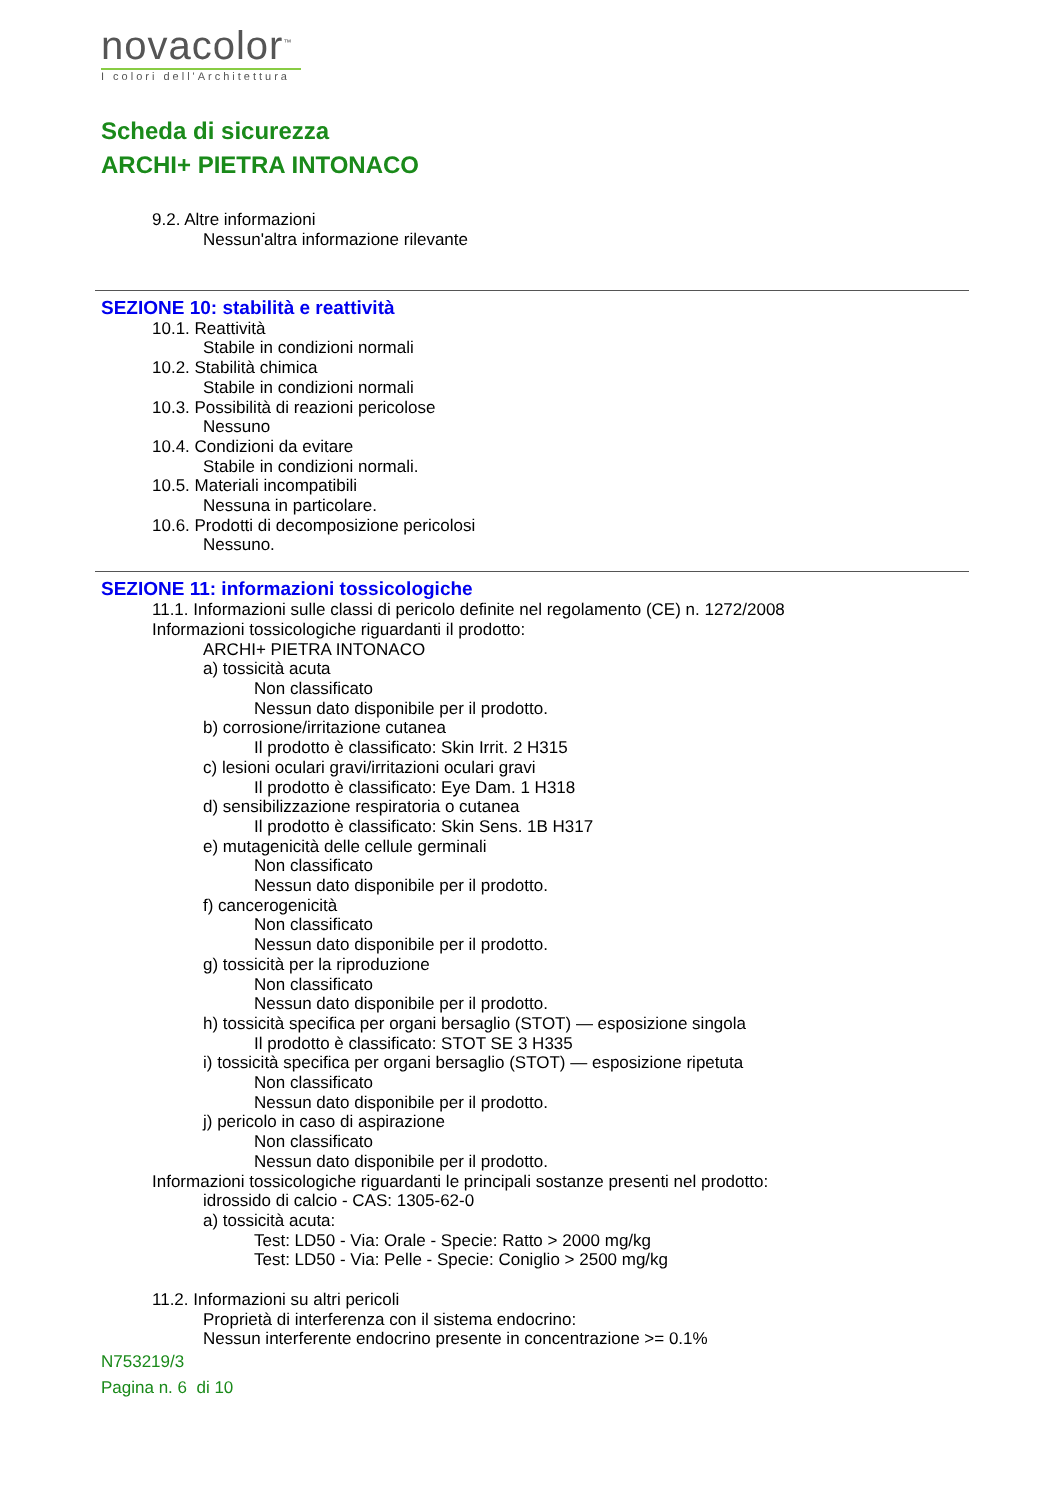novacolor<sup>™</sup>
I colori dell'Architettura
Scheda di sicurezza
ARCHI+ PIETRA INTONACO
9.2. Altre informazioni
Nessun'altra informazione rilevante
SEZIONE 10: stabilità e reattività
10.1. Reattività
Stabile in condizioni normali
10.2. Stabilità chimica
Stabile in condizioni normali
10.3. Possibilità di reazioni pericolose
Nessuno
10.4. Condizioni da evitare
Stabile in condizioni normali.
10.5. Materiali incompatibili
Nessuna in particolare.
10.6. Prodotti di decomposizione pericolosi
Nessuno.
SEZIONE 11: informazioni tossicologiche
11.1. Informazioni sulle classi di pericolo definite nel regolamento (CE) n. 1272/2008
Informazioni tossicologiche riguardanti il prodotto:
ARCHI+ PIETRA INTONACO
a) tossicità acuta
Non classificato
Nessun dato disponibile per il prodotto.
b) corrosione/irritazione cutanea
Il prodotto è classificato: Skin Irrit. 2 H315
c) lesioni oculari gravi/irritazioni oculari gravi
Il prodotto è classificato: Eye Dam. 1 H318
d) sensibilizzazione respiratoria o cutanea
Il prodotto è classificato: Skin Sens. 1B H317
e) mutagenicità delle cellule germinali
Non classificato
Nessun dato disponibile per il prodotto.
f) cancerogenicità
Non classificato
Nessun dato disponibile per il prodotto.
g) tossicità per la riproduzione
Non classificato
Nessun dato disponibile per il prodotto.
h) tossicità specifica per organi bersaglio (STOT) — esposizione singola
Il prodotto è classificato: STOT SE 3 H335
i) tossicità specifica per organi bersaglio (STOT) — esposizione ripetuta
Non classificato
Nessun dato disponibile per il prodotto.
j) pericolo in caso di aspirazione
Non classificato
Nessun dato disponibile per il prodotto.
Informazioni tossicologiche riguardanti le principali sostanze presenti nel prodotto:
idrossido di calcio - CAS: 1305-62-0
a) tossicità acuta:
Test: LD50 - Via: Orale - Specie: Ratto > 2000 mg/kg
Test: LD50 - Via: Pelle - Specie: Coniglio > 2500 mg/kg
11.2. Informazioni su altri pericoli
Proprietà di interferenza con il sistema endocrino:
Nessun interferente endocrino presente in concentrazione >= 0.1%
N753219/3
Pagina n. 6 di 10